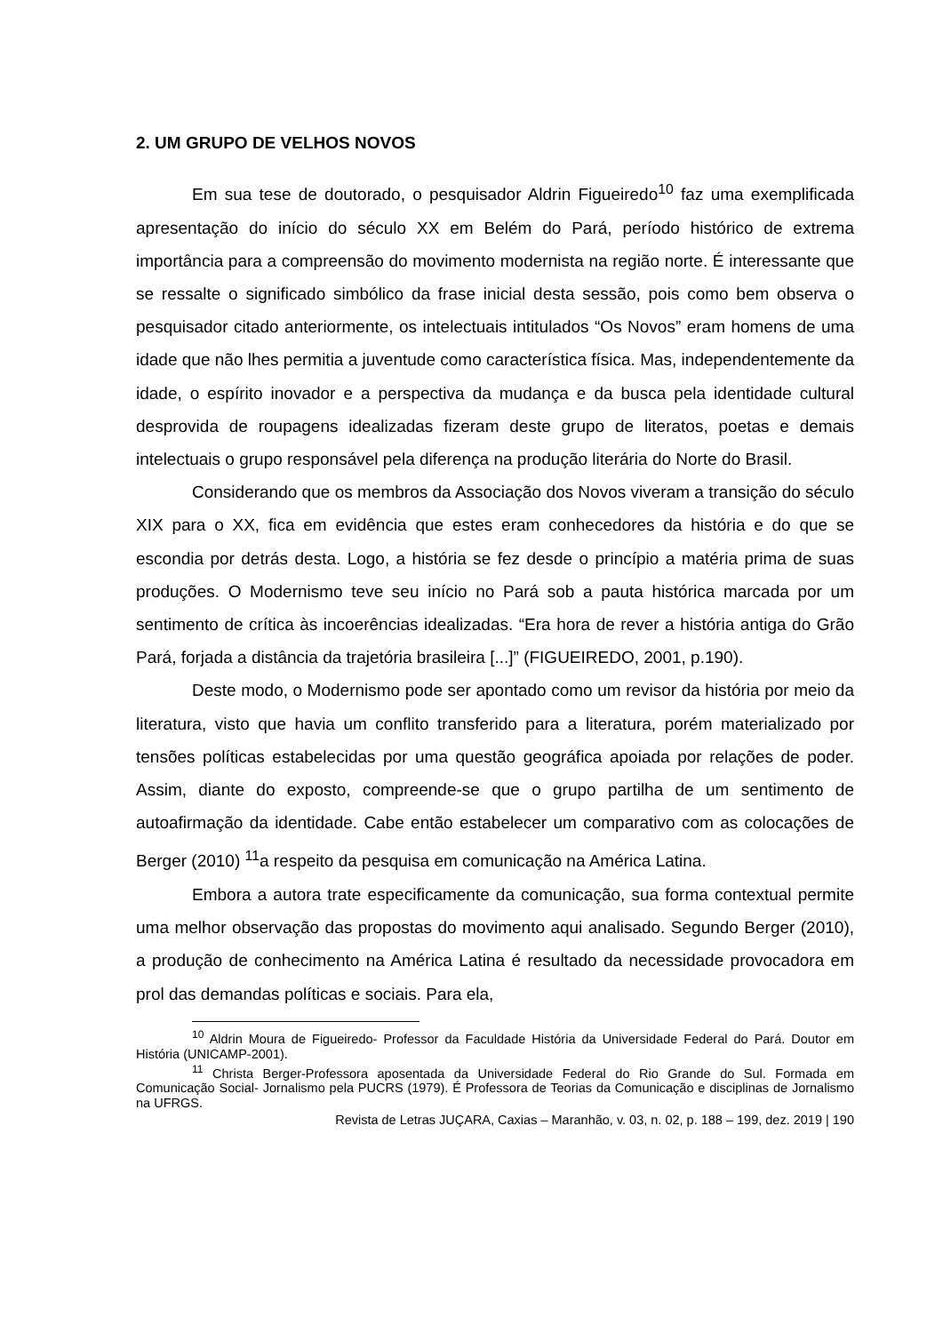2. UM GRUPO DE VELHOS NOVOS
Em sua tese de doutorado, o pesquisador Aldrin Figueiredo<sup>10</sup> faz uma exemplificada apresentação do início do século XX em Belém do Pará, período histórico de extrema importância para a compreensão do movimento modernista na região norte. É interessante que se ressalte o significado simbólico da frase inicial desta sessão, pois como bem observa o pesquisador citado anteriormente, os intelectuais intitulados “Os Novos” eram homens de uma idade que não lhes permitia a juventude como característica física. Mas, independentemente da idade, o espírito inovador e a perspectiva da mudança e da busca pela identidade cultural desprovida de roupagens idealizadas fizeram deste grupo de literatos, poetas e demais intelectuais o grupo responsável pela diferença na produção literária do Norte do Brasil.
Considerando que os membros da Associação dos Novos viveram a transição do século XIX para o XX, fica em evidência que estes eram conhecedores da história e do que se escondia por detrás desta. Logo, a história se fez desde o princípio a matéria prima de suas produções. O Modernismo teve seu início no Pará sob a pauta histórica marcada por um sentimento de crítica às incoerências idealizadas. “Era hora de rever a história antiga do Grão Pará, forjada a distância da trajetória brasileira [...]” (FIGUEIREDO, 2001, p.190).
Deste modo, o Modernismo pode ser apontado como um revisor da história por meio da literatura, visto que havia um conflito transferido para a literatura, porém materializado por tensões políticas estabelecidas por uma questão geográfica apoiada por relações de poder. Assim, diante do exposto, compreende-se que o grupo partilha de um sentimento de autoafirmação da identidade. Cabe então estabelecer um comparativo com as colocações de Berger (2010) <sup>11</sup>a respeito da pesquisa em comunicação na América Latina.
Embora a autora trate especificamente da comunicação, sua forma contextual permite uma melhor observação das propostas do movimento aqui analisado. Segundo Berger (2010), a produção de conhecimento na América Latina é resultado da necessidade provocadora em prol das demandas políticas e sociais. Para ela,
<sup>10</sup> Aldrin Moura de Figueiredo- Professor da Faculdade História da Universidade Federal do Pará. Doutor em História (UNICAMP-2001).
<sup>11</sup> Christa Berger-Professora aposentada da Universidade Federal do Rio Grande do Sul. Formada em Comunicação Social- Jornalismo pela PUCRS (1979). É Professora de Teorias da Comunicação e disciplinas de Jornalismo na UFRGS.
Revista de Letras JUÇARA, Caxias – Maranhão, v. 03, n. 02, p. 188 – 199, dez. 2019 | 190